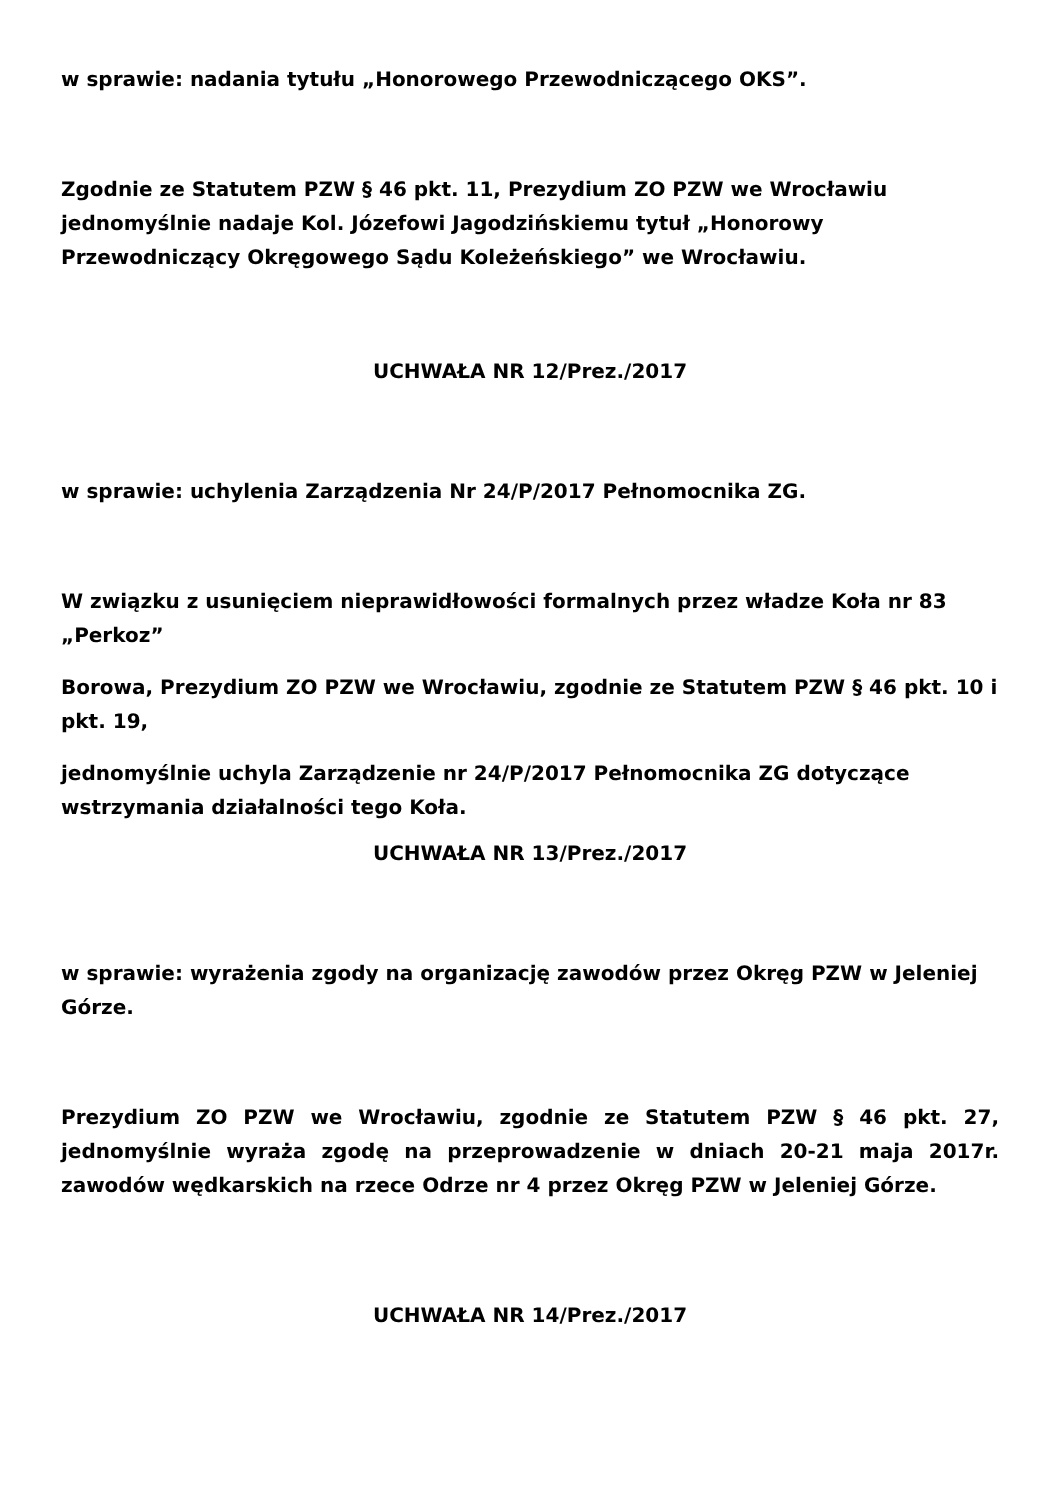w sprawie: nadania tytułu „Honorowego Przewodniczącego OKS”.
Zgodnie ze Statutem PZW § 46 pkt. 11, Prezydium ZO PZW we Wrocławiu jednomyślnie nadaje Kol. Józefowi Jagodzińskiemu tytuł „Honorowy Przewodniczący Okręgowego Sądu Koleżeńskiego” we Wrocławiu.
UCHWAŁA NR 12/Prez./2017
w sprawie: uchylenia Zarządzenia Nr 24/P/2017 Pełnomocnika ZG.
W związku z usunięciem nieprawidłowości formalnych przez władze Koła nr 83 „Perkoz”
Borowa, Prezydium ZO PZW we Wrocławiu, zgodnie ze Statutem PZW § 46 pkt. 10 i pkt. 19,
jednomyślnie uchyla Zarządzenie nr 24/P/2017 Pełnomocnika ZG dotyczące wstrzymania działalności tego Koła.
UCHWAŁA NR 13/Prez./2017
w sprawie: wyrażenia zgody na organizację zawodów przez Okręg PZW w Jeleniej Górze.
Prezydium ZO PZW we Wrocławiu, zgodnie ze Statutem PZW § 46 pkt. 27, jednomyślnie wyraża zgodę na przeprowadzenie w dniach 20-21 maja 2017r. zawodów wędkarskich na rzece Odrze nr 4 przez Okręg PZW w Jeleniej Górze.
UCHWAŁA NR 14/Prez./2017